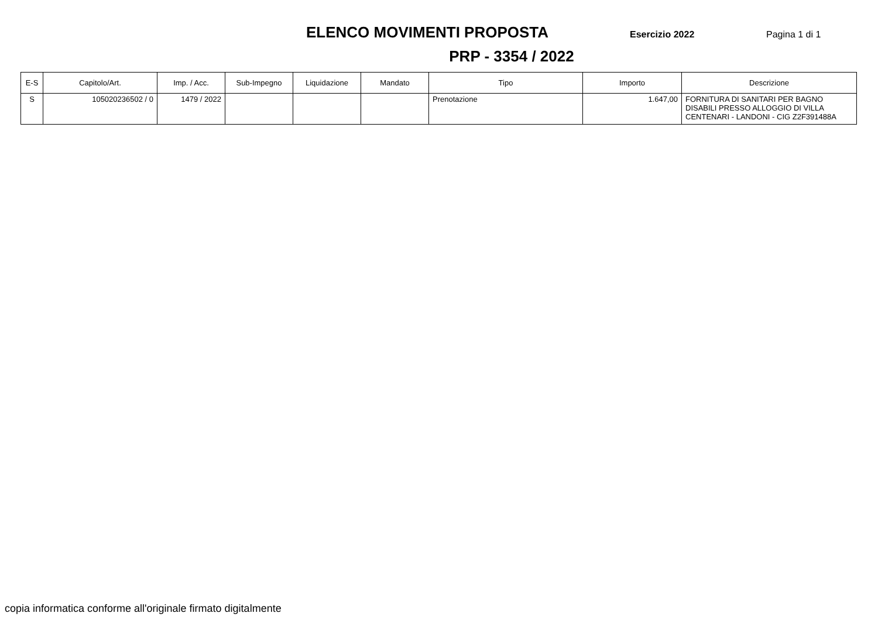ELENCO MOVIMENTI PROPOSTA
Esercizio 2022 Pagina 1 di 1
PRP - 3354 / 2022
| E-S | Capitolo/Art. | Imp. / Acc. | Sub-Impegno | Liquidazione | Mandato | Tipo | Importo | Descrizione |
| --- | --- | --- | --- | --- | --- | --- | --- | --- |
| S | 105020236502 / 0 | 1479 / 2022 | | | | Prenotazione | 1.647,00 | FORNITURA DI SANITARI PER BAGNO DISABILI PRESSO ALLOGGIO DI VILLA CENTENARI - LANDONI - CIG Z2F391488A |
copia informatica conforme all'originale firmato digitalmente